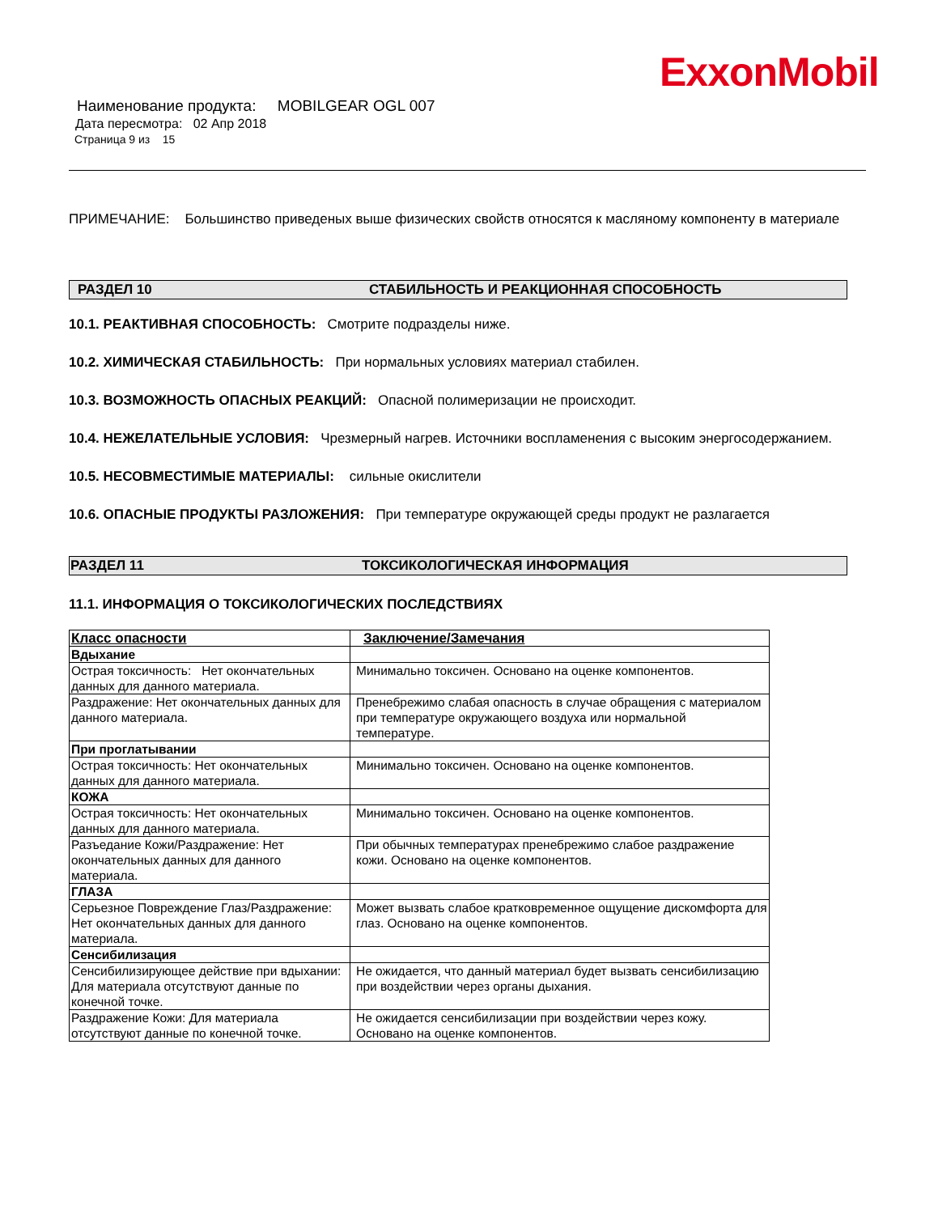ExxonMobil
Наименование продукта: MOBILGEAR OGL 007
Дата пересмотра: 02 Апр 2018
Страница 9 из 15
ПРИМЕЧАНИЕ: Большинство приведеных выше физических свойств относятся к масляному компоненту в материале
РАЗДЕЛ 10 СТАБИЛЬНОСТЬ И РЕАКЦИОННАЯ СПОСОБНОСТЬ
10.1. РЕАКТИВНАЯ СПОСОБНОСТЬ: Смотрите подразделы ниже.
10.2. ХИМИЧЕСКАЯ СТАБИЛЬНОСТЬ: При нормальных условиях материал стабилен.
10.3. ВОЗМОЖНОСТЬ ОПАСНЫХ РЕАКЦИЙ: Опасной полимеризации не происходит.
10.4. НЕЖЕЛАТЕЛЬНЫЕ УСЛОВИЯ: Чрезмерный нагрев. Источники воспламенения с высоким энергосодержанием.
10.5. НЕСОВМЕСТИМЫЕ МАТЕРИАЛЫ: сильные окислители
10.6. ОПАСНЫЕ ПРОДУКТЫ РАЗЛОЖЕНИЯ: При температуре окружающей среды продукт не разлагается
РАЗДЕЛ 11 ТОКСИКОЛОГИЧЕСКАЯ ИНФОРМАЦИЯ
11.1. ИНФОРМАЦИЯ О ТОКСИКОЛОГИЧЕСКИХ ПОСЛЕДСТВИЯХ
| Класс опасности | Заключение/Замечания |
| --- | --- |
| Вдыхание | |
| Острая токсичность: Нет окончательных данных для данного материала. | Минимально токсичен. Основано на оценке компонентов. |
| Раздражение: Нет окончательных данных для данного материала. | Пренебрежимо слабая опасность в случае обращения с материалом при температуре окружающего воздуха или нормальной температуре. |
| При проглатывании | |
| Острая токсичность: Нет окончательных данных для данного материала. | Минимально токсичен. Основано на оценке компонентов. |
| КОЖА | |
| Острая токсичность: Нет окончательных данных для данного материала. | Минимально токсичен. Основано на оценке компонентов. |
| Разъедание Кожи/Раздражение: Нет окончательных данных для данного материала. | При обычных температурах пренебрежимо слабое раздражение кожи. Основано на оценке компонентов. |
| ГЛАЗА | |
| Серьезное Повреждение Глаз/Раздражение: Нет окончательных данных для данного материала. | Может вызвать слабое кратковременное ощущение дискомфорта для глаз. Основано на оценке компонентов. |
| Сенсибилизация | |
| Сенсибилизирующее действие при вдыхании: Для материала отсутствуют данные по конечной точке. | Не ожидается, что данный материал будет вызвать сенсибилизацию при воздействии через органы дыхания. |
| Раздражение Кожи: Для материала отсутствуют данные по конечной точке. | Не ожидается сенсибилизации при воздействии через кожу. Основано на оценке компонентов. |